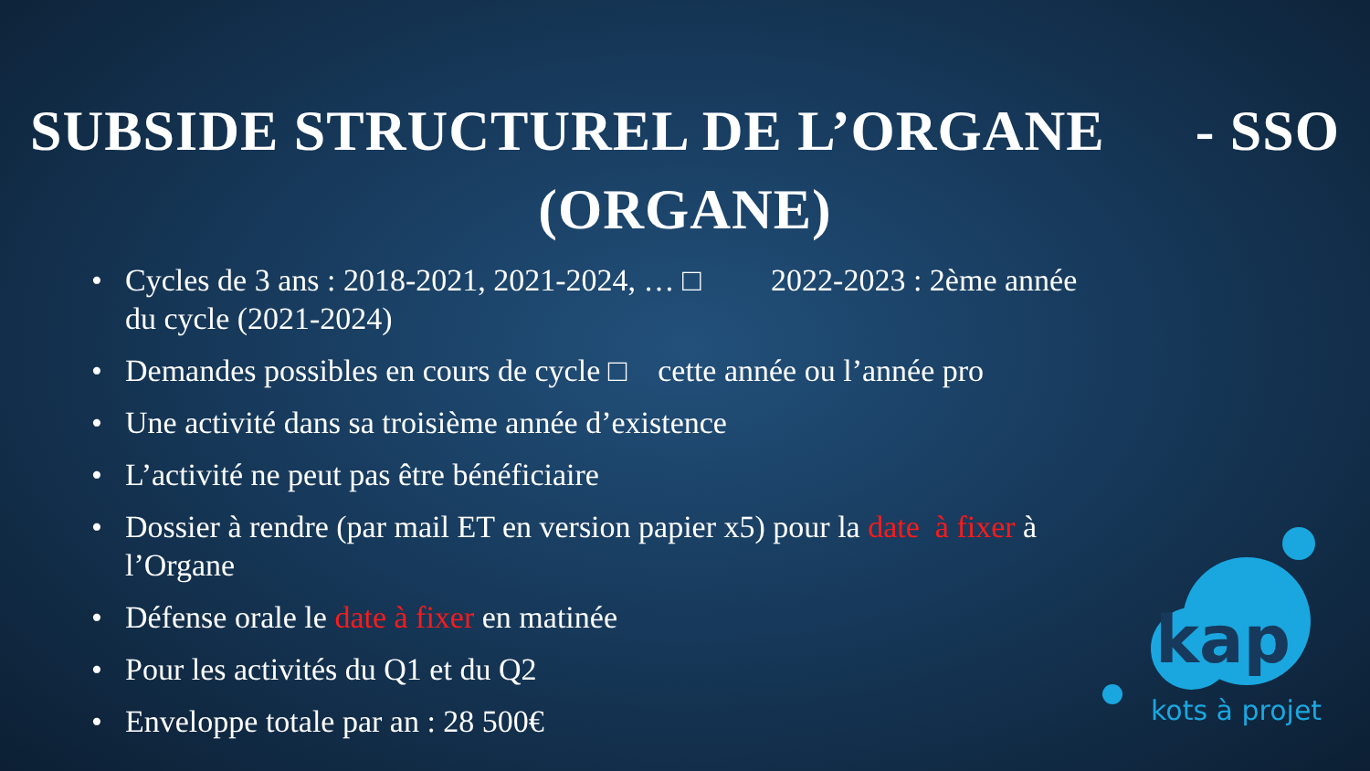SUBSIDE STRUCTUREL DE L’ORGANE - SSO
(ORGANE)
• Cycles de 3 ans : 2018-2021, 2021-2024, … □ 2022-2023 : 2ème année du cycle (2021-2024)
• Demandes possibles en cours de cycle □ cette année ou l’année pro
• Une activité dans sa troisième année d’existence
• L’activité ne peut pas être bénéficiaire
• Dossier à rendre (par mail ET en version papier x5) pour la date à fixer à l’Organe
• Défense orale le date à fixer en matinée
• Pour les activités du Q1 et du Q2
• Enveloppe totale par an : 28 500€
kap
kots à projet